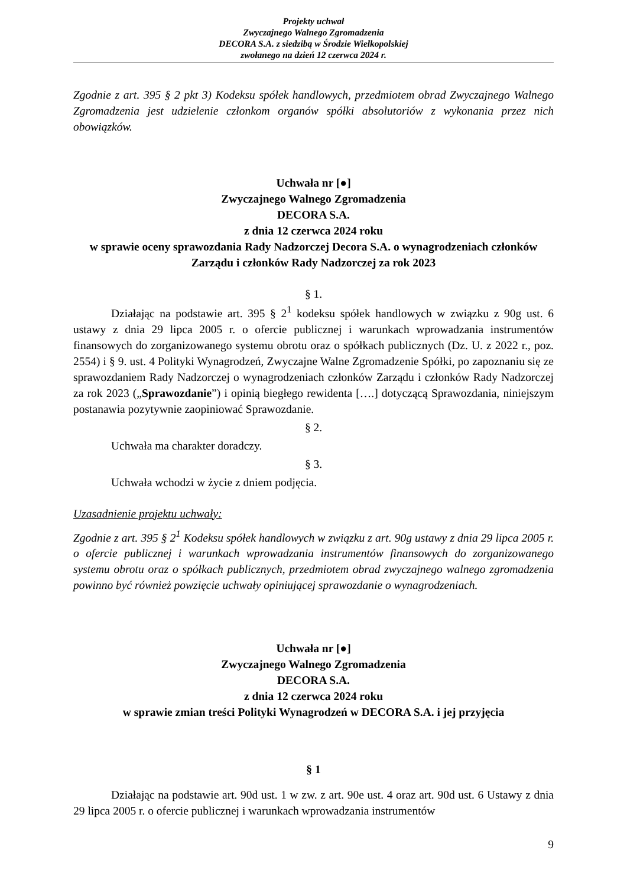Projekty uchwał
Zwyczajnego Walnego Zgromadzenia
DECORA S.A. z siedzibą w Środzie Wielkopolskiej
zwołanego na dzień 12 czerwca 2024 r.
Zgodnie z art. 395 § 2 pkt 3) Kodeksu spółek handlowych, przedmiotem obrad Zwyczajnego Walnego Zgromadzenia jest udzielenie członkom organów spółki absolutoriów z wykonania przez nich obowiązków.
Uchwała nr [●]
Zwyczajnego Walnego Zgromadzenia
DECORA S.A.
z dnia 12 czerwca 2024 roku
w sprawie oceny sprawozdania Rady Nadzorczej Decora S.A. o wynagrodzeniach członków Zarządu i członków Rady Nadzorczej za rok 2023
§ 1.
Działając na podstawie art. 395 § 2<sup>1</sup> kodeksu spółek handlowych w związku z 90g ust. 6 ustawy z dnia 29 lipca 2005 r. o ofercie publicznej i warunkach wprowadzania instrumentów finansowych do zorganizowanego systemu obrotu oraz o spółkach publicznych (Dz. U. z 2022 r., poz. 2554) i § 9. ust. 4 Polityki Wynagrodzeń, Zwyczajne Walne Zgromadzenie Spółki, po zapoznaniu się ze sprawozdaniem Rady Nadzorczej o wynagrodzeniach członków Zarządu i członków Rady Nadzorczej za rok 2023 („Sprawozdanie”) i opinią biegłego rewidenta [….] dotyczącą Sprawozdania, niniejszym postanawia pozytywnie zaopiniować Sprawozdanie.
§ 2.
Uchwała ma charakter doradczy.
§ 3.
Uchwała wchodzi w życie z dniem podjęcia.
Uzasadnienie projektu uchwały:
Zgodnie z art. 395 § 2<sup>1</sup> Kodeksu spółek handlowych w związku z art. 90g ustawy z dnia 29 lipca 2005 r. o ofercie publicznej i warunkach wprowadzania instrumentów finansowych do zorganizowanego systemu obrotu oraz o spółkach publicznych, przedmiotem obrad zwyczajnego walnego zgromadzenia powinno być również powzięcie uchwały opiniującej sprawozdanie o wynagrodzeniach.
Uchwała nr [●]
Zwyczajnego Walnego Zgromadzenia
DECORA S.A.
z dnia 12 czerwca 2024 roku
w sprawie zmian treści Polityki Wynagrodzeń w DECORA S.A. i jej przyjęcia
§ 1
Działając na podstawie art. 90d ust. 1 w zw. z art. 90e ust. 4 oraz art. 90d ust. 6 Ustawy z dnia 29 lipca 2005 r. o ofercie publicznej i warunkach wprowadzania instrumentów
9